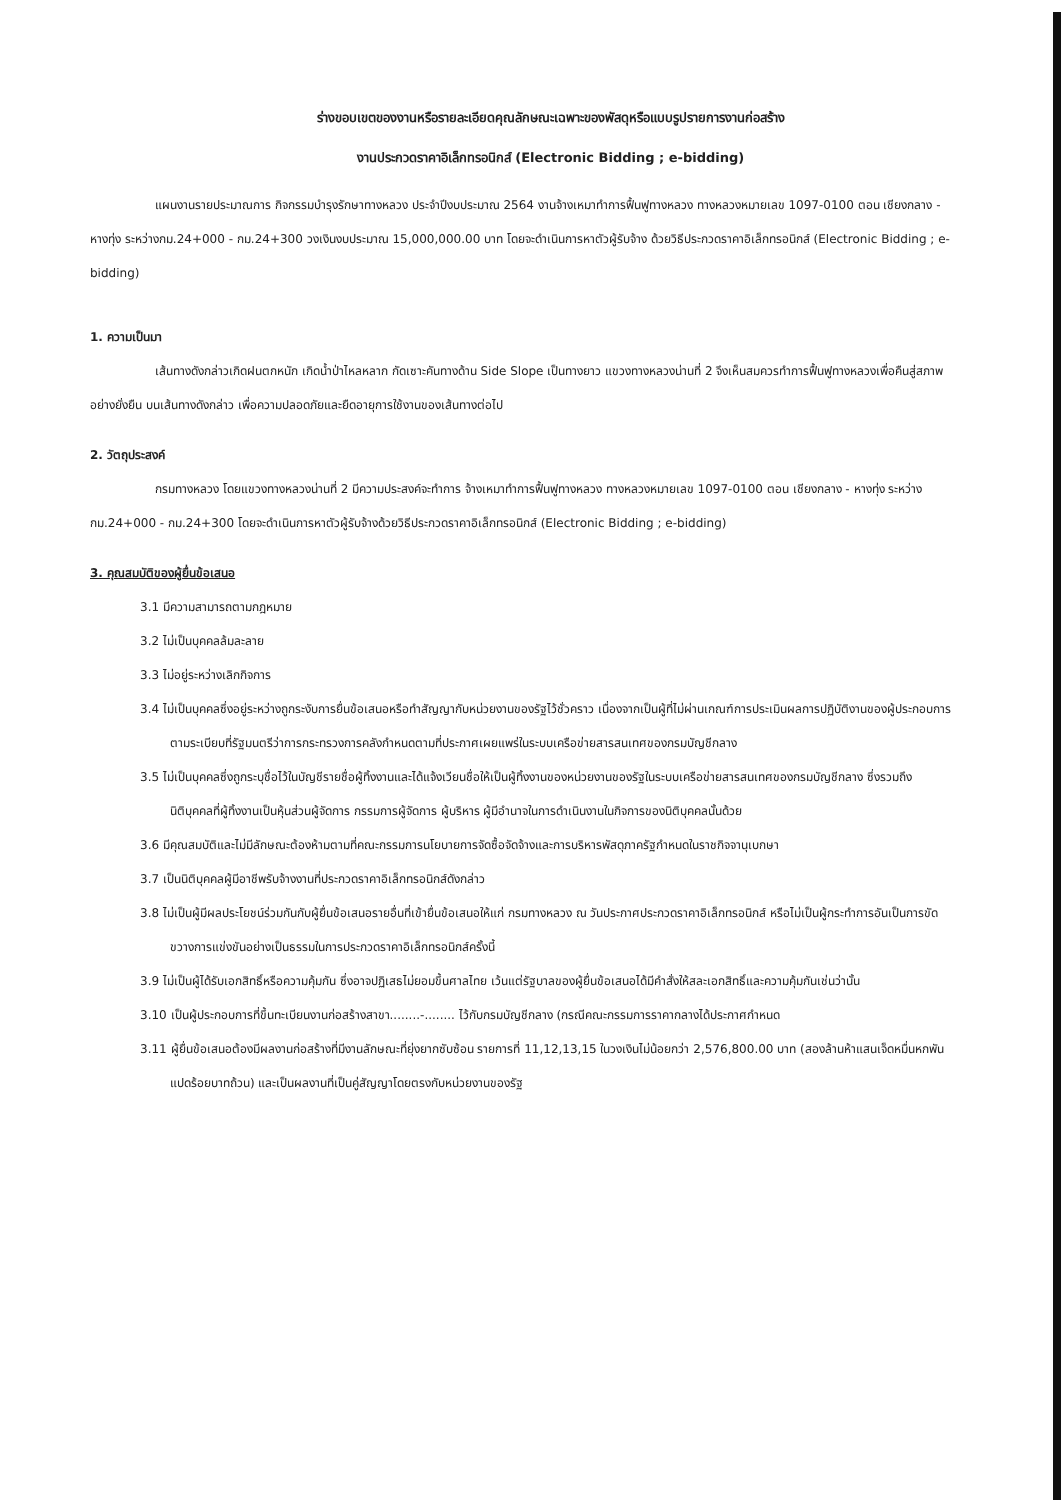ร่างขอบเขตของงานหรือรายละเอียดคุณลักษณะเฉพาะของพัสดุหรือแบบรูปรายการงานก่อสร้าง
งานประกวดราคาอิเล็กทรอนิกส์ (Electronic Bidding ; e-bidding)
แผนงานรายประมาณการ กิจกรรมบำรุงรักษาทางหลวง ประจำปีงบประมาณ 2564 งานจ้างเหมาทำการฟื้นฟูทางหลวง ทางหลวงหมายเลข 1097-0100 ตอน เชียงกลาง - หางทุ่ง ระหว่างกม.24+000 - กม.24+300 วงเงินงบประมาณ 15,000,000.00 บาท โดยจะดำเนินการหาตัวผู้รับจ้าง ด้วยวิธีประกวดราคาอิเล็กทรอนิกส์ (Electronic Bidding ; e-bidding)
1. ความเป็นมา
เส้นทางดังกล่าวเกิดฝนตกหนัก เกิดน้ำป่าไหลหลาก กัดเซาะคันทางด้าน Side Slope เป็นทางยาว แขวงทางหลวงน่านที่ 2 จึงเห็นสมควรทำการฟื้นฟูทางหลวงเพื่อคืนสู่สภาพอย่างยั่งยืน บนเส้นทางดังกล่าว เพื่อความปลอดภัยและยืดอายุการใช้งานของเส้นทางต่อไป
2. วัตถุประสงค์
กรมทางหลวง โดยแขวงทางหลวงน่านที่ 2 มีความประสงค์จะทำการ จ้างเหมาทำการฟื้นฟูทางหลวง ทางหลวงหมายเลข 1097-0100 ตอน เชียงกลาง - หางทุ่ง ระหว่างกม.24+000 - กม.24+300 โดยจะดำเนินการหาตัวผู้รับจ้างด้วยวิธีประกวดราคาอิเล็กทรอนิกส์ (Electronic Bidding ; e-bidding)
3. คุณสมบัติของผู้ยื่นข้อเสนอ
3.1 มีความสามารถตามกฎหมาย
3.2 ไม่เป็นบุคคลล้มละลาย
3.3 ไม่อยู่ระหว่างเลิกกิจการ
3.4 ไม่เป็นบุคคลซึ่งอยู่ระหว่างถูกระงับการยื่นข้อเสนอหรือทำสัญญากับหน่วยงานของรัฐไว้ชั่วคราว เนื่องจากเป็นผู้ที่ไม่ผ่านเกณฑ์การประเมินผลการปฏิบัติงานของผู้ประกอบการตามระเบียบที่รัฐมนตรีว่าการกระทรวงการคลังกำหนดตามที่ประกาศเผยแพร่ในระบบเครือข่ายสารสนเทศของกรมบัญชีกลาง
3.5 ไม่เป็นบุคคลซึ่งถูกระบุชื่อไว้ในบัญชีรายชื่อผู้ทิ้งงานและได้แจ้งเวียนชื่อให้เป็นผู้ทิ้งงานของหน่วยงานของรัฐในระบบเครือข่ายสารสนเทศของกรมบัญชีกลาง ซึ่งรวมถึงนิติบุคคลที่ผู้ทิ้งงานเป็นหุ้นส่วนผู้จัดการ กรรมการผู้จัดการ ผู้บริหาร ผู้มีอำนาจในการดำเนินงานในกิจการของนิติบุคคลนั้นด้วย
3.6 มีคุณสมบัติและไม่มีลักษณะต้องห้ามตามที่คณะกรรมการนโยบายการจัดซื้อจัดจ้างและการบริหารพัสดุภาครัฐกำหนดในราชกิจจานุเบกษา
3.7 เป็นนิติบุคคลผู้มีอาชีพรับจ้างงานที่ประกวดราคาอิเล็กทรอนิกส์ดังกล่าว
3.8 ไม่เป็นผู้มีผลประโยชน์ร่วมกันกับผู้ยื่นข้อเสนอรายอื่นที่เข้ายื่นข้อเสนอให้แก่ กรมทางหลวง ณ วันประกาศประกวดราคาอิเล็กทรอนิกส์ หรือไม่เป็นผู้กระทำการอันเป็นการขัดขวางการแข่งขันอย่างเป็นธรรมในการประกวดราคาอิเล็กทรอนิกส์ครั้งนี้
3.9 ไม่เป็นผู้ได้รับเอกสิทธิ์หรือความคุ้มกัน ซึ่งอาจปฏิเสธไม่ยอมขึ้นศาลไทย เว้นแต่รัฐบาลของผู้ยื่นข้อเสนอได้มีคำสั่งให้สละเอกสิทธิ์และความคุ้มกันเช่นว่านั้น
3.10 เป็นผู้ประกอบการที่ขึ้นทะเบียนงานก่อสร้างสาขา........-........ ไว้กับกรมบัญชีกลาง (กรณีคณะกรรมการราคากลางได้ประกาศกำหนด
3.11 ผู้ยื่นข้อเสนอต้องมีผลงานก่อสร้างที่มีงานลักษณะที่ยุ่งยากซับซ้อน รายการที่ 11,12,13,15 ในวงเงินไม่น้อยกว่า 2,576,800.00 บาท (สองล้านห้าแสนเจ็ดหมื่นหกพันแปดร้อยบาทถ้วน) และเป็นผลงานที่เป็นคู่สัญญาโดยตรงกับหน่วยงานของรัฐ